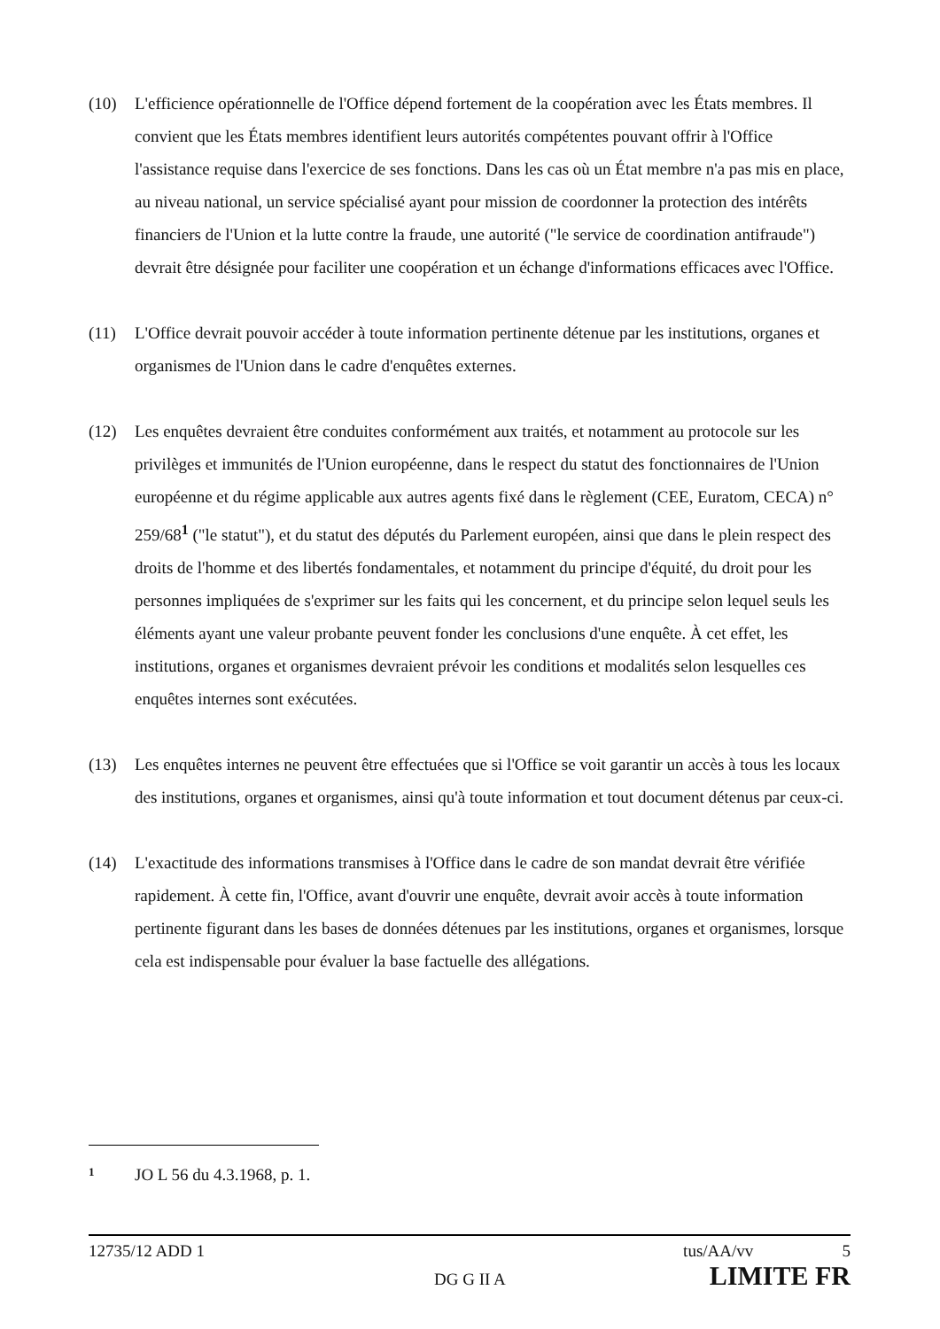(10) L'efficience opérationnelle de l'Office dépend fortement de la coopération avec les États membres. Il convient que les États membres identifient leurs autorités compétentes pouvant offrir à l'Office l'assistance requise dans l'exercice de ses fonctions. Dans les cas où un État membre n'a pas mis en place, au niveau national, un service spécialisé ayant pour mission de coordonner la protection des intérêts financiers de l'Union et la lutte contre la fraude, une autorité ("le service de coordination antifraude") devrait être désignée pour faciliter une coopération et un échange d'informations efficaces avec l'Office.
(11) L'Office devrait pouvoir accéder à toute information pertinente détenue par les institutions, organes et organismes de l'Union dans le cadre d'enquêtes externes.
(12) Les enquêtes devraient être conduites conformément aux traités, et notamment au protocole sur les privilèges et immunités de l'Union européenne, dans le respect du statut des fonctionnaires de l'Union européenne et du régime applicable aux autres agents fixé dans le règlement (CEE, Euratom, CECA) n° 259/68<sup>1</sup> ("le statut"), et du statut des députés du Parlement européen, ainsi que dans le plein respect des droits de l'homme et des libertés fondamentales, et notamment du principe d'équité, du droit pour les personnes impliquées de s'exprimer sur les faits qui les concernent, et du principe selon lequel seuls les éléments ayant une valeur probante peuvent fonder les conclusions d'une enquête. À cet effet, les institutions, organes et organismes devraient prévoir les conditions et modalités selon lesquelles ces enquêtes internes sont exécutées.
(13) Les enquêtes internes ne peuvent être effectuées que si l'Office se voit garantir un accès à tous les locaux des institutions, organes et organismes, ainsi qu'à toute information et tout document détenus par ceux-ci.
(14) L'exactitude des informations transmises à l'Office dans le cadre de son mandat devrait être vérifiée rapidement. À cette fin, l'Office, avant d'ouvrir une enquête, devrait avoir accès à toute information pertinente figurant dans les bases de données détenues par les institutions, organes et organismes, lorsque cela est indispensable pour évaluer la base factuelle des allégations.
1
JO L 56 du 4.3.1968, p. 1.
12735/12 ADD 1 tus/AA/vv 5
DG G II A LIMITE FR